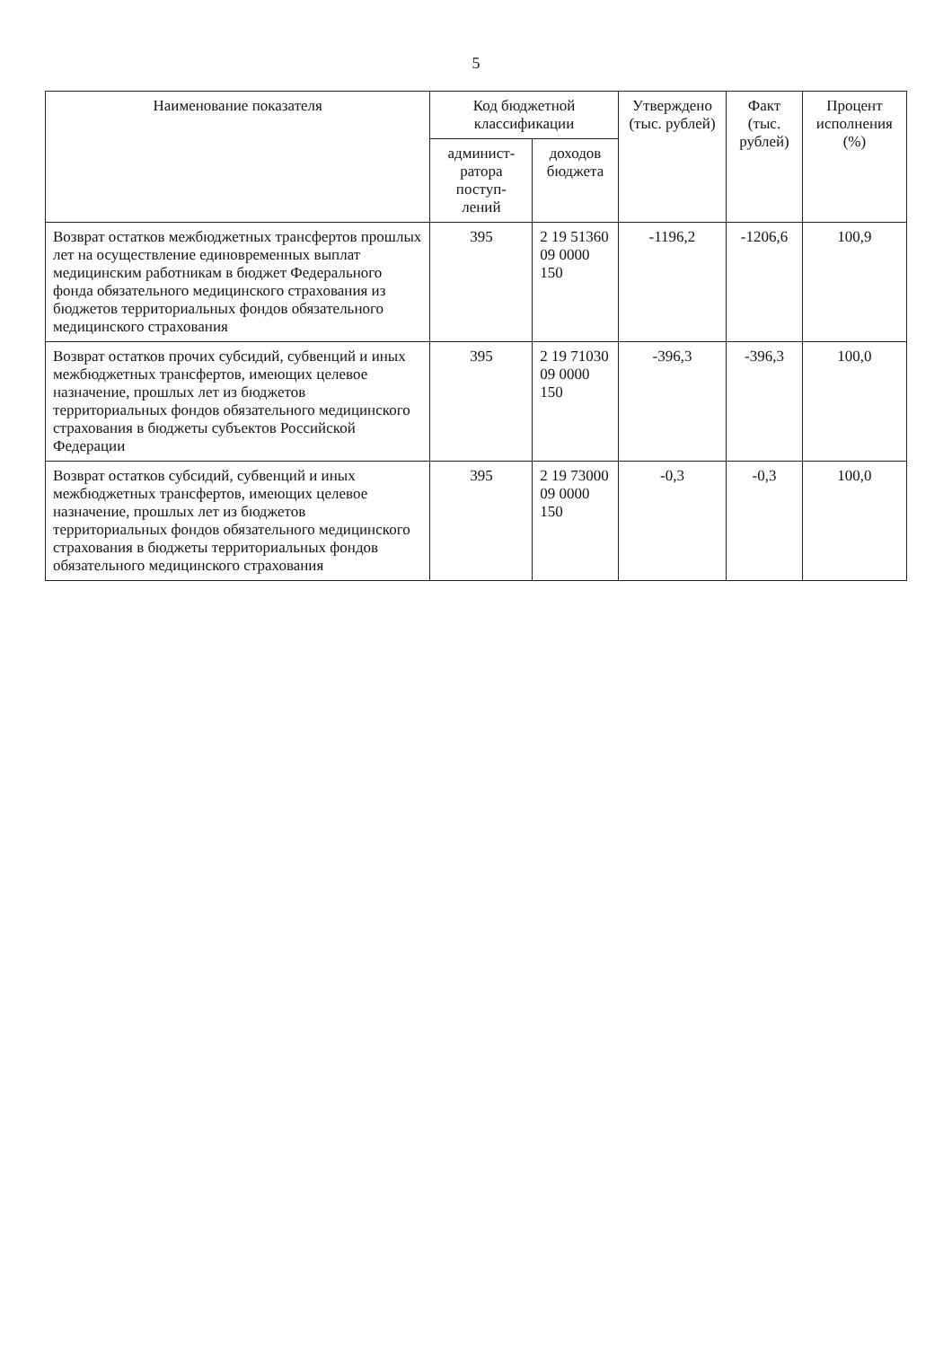5
| Наименование показателя | Код бюджетной классификации | | Утверждено (тыс. рублей) | Факт (тыс. рублей) | Процент исполнения (%) |
| --- | --- | --- | --- | --- | --- |
| | админист-ратора поступ-лений | доходов бюджета | | | |
| Возврат остатков межбюджетных трансфертов прошлых лет на осуществление единовременных выплат медицинским работникам в бюджет Федерального фонда обязательного медицинского страхования из бюджетов территориальных фондов обязательного медицинского страхования | 395 | 2 19 51360 09 0000 150 | -1196,2 | -1206,6 | 100,9 |
| Возврат остатков прочих субсидий, субвенций и иных межбюджетных трансфертов, имеющих целевое назначение, прошлых лет из бюджетов территориальных фондов обязательного медицинского страхования в бюджеты субъектов Российской Федерации | 395 | 2 19 71030 09 0000 150 | -396,3 | -396,3 | 100,0 |
| Возврат остатков субсидий, субвенций и иных межбюджетных трансфертов, имеющих целевое назначение, прошлых лет из бюджетов территориальных фондов обязательного медицинского страхования в бюджеты территориальных фондов обязательного медицинского страхования | 395 | 2 19 73000 09 0000 150 | -0,3 | -0,3 | 100,0 |